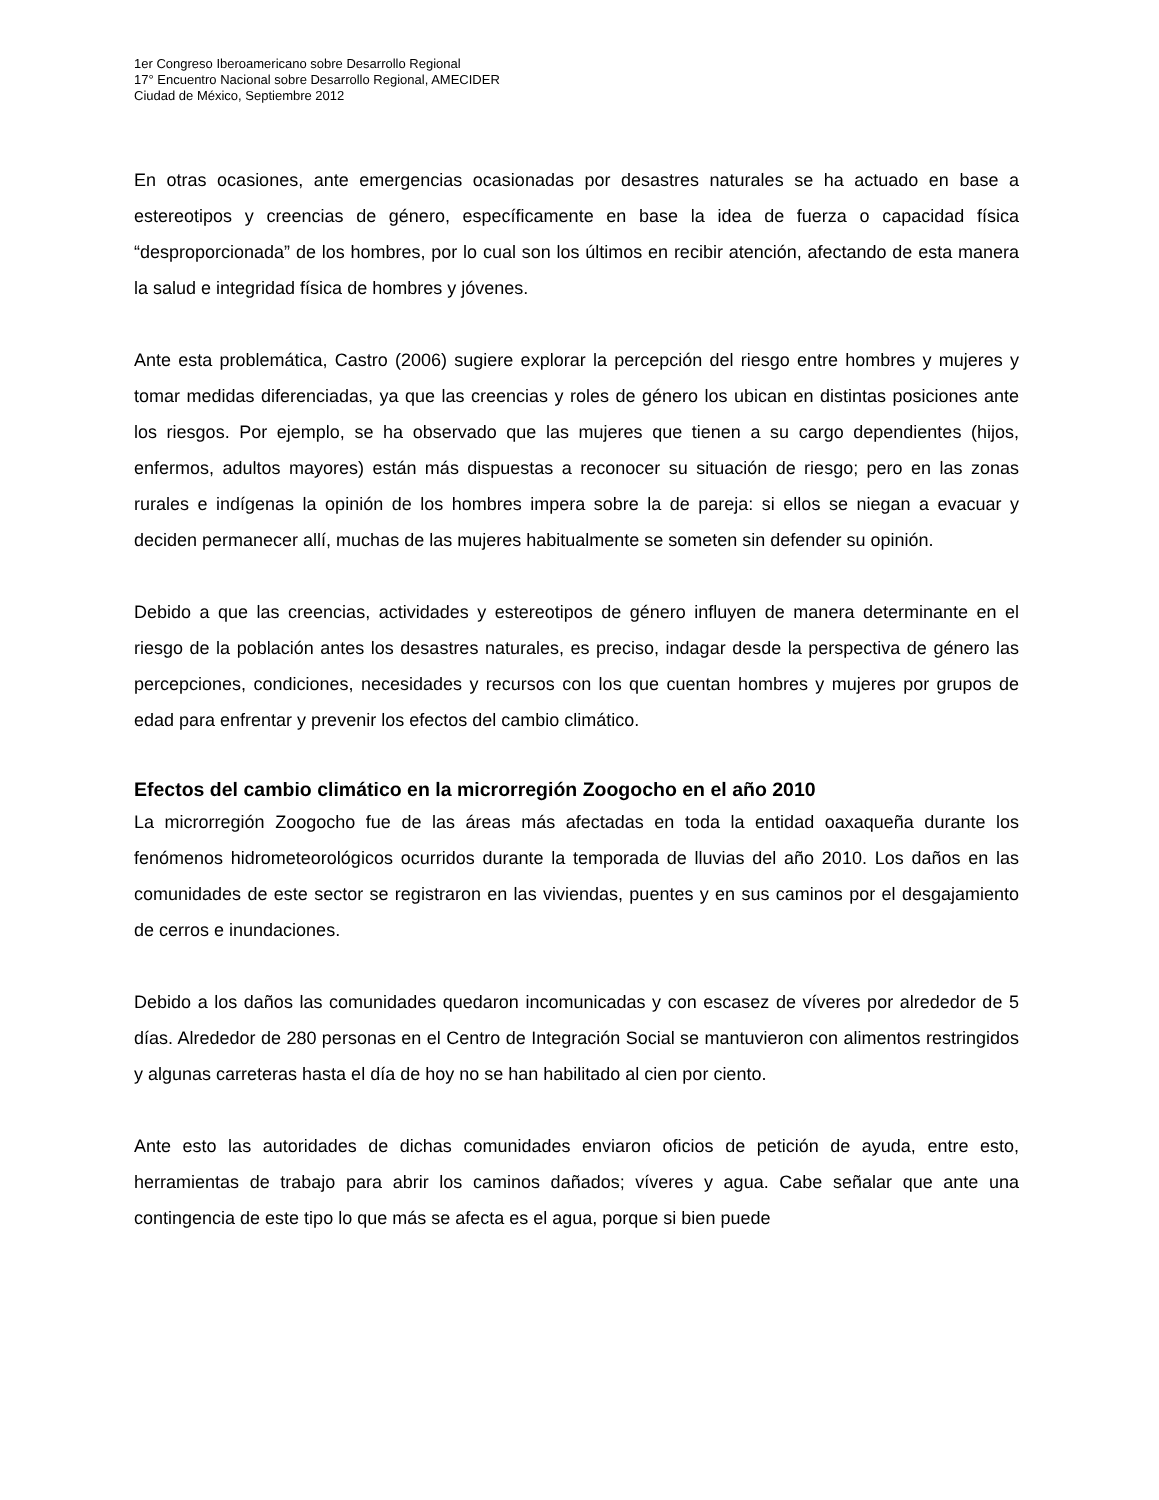1er Congreso Iberoamericano sobre Desarrollo Regional
17° Encuentro Nacional sobre Desarrollo Regional, AMECIDER
Ciudad de México, Septiembre 2012
En otras ocasiones, ante emergencias ocasionadas por desastres naturales se ha actuado en base a estereotipos y creencias de género, específicamente en base la idea de fuerza o capacidad física “desproporcionada” de los hombres, por lo cual son los últimos en recibir atención, afectando de esta manera la salud e integridad física de hombres y jóvenes.
Ante esta problemática, Castro (2006) sugiere explorar la percepción del riesgo entre hombres y mujeres y tomar medidas diferenciadas, ya que las creencias y roles de género los ubican en distintas posiciones ante los riesgos. Por ejemplo, se ha observado que las mujeres que tienen a su cargo dependientes (hijos, enfermos, adultos mayores) están más dispuestas a reconocer su situación de riesgo; pero en las zonas rurales e indígenas la opinión de los hombres impera sobre la de pareja: si ellos se niegan a evacuar y deciden permanecer allí, muchas de las mujeres habitualmente se someten sin defender su opinión.
Debido a que las creencias, actividades y estereotipos de género influyen de manera determinante en el riesgo de la población antes los desastres naturales, es preciso, indagar desde la perspectiva de género las percepciones, condiciones, necesidades y recursos con los que cuentan hombres y mujeres por grupos de edad para enfrentar y prevenir los efectos del cambio climático.
Efectos del cambio climático en la microrregión Zoogocho en el año 2010
La microrregión Zoogocho fue de las áreas más afectadas en toda la entidad oaxaqueña durante los fenómenos hidrometeorológicos ocurridos durante la temporada de lluvias del año 2010. Los daños en las comunidades de este sector se registraron en las viviendas, puentes y en sus caminos por el desgajamiento de cerros e inundaciones.
Debido a los daños las comunidades quedaron incomunicadas y con escasez de víveres por alrededor de 5 días. Alrededor de 280 personas en el Centro de Integración Social se mantuvieron con alimentos restringidos y algunas carreteras hasta el día de hoy no se han habilitado al cien por ciento.
Ante esto las autoridades de dichas comunidades enviaron oficios de petición de ayuda, entre esto, herramientas de trabajo para abrir los caminos dañados; víveres y agua. Cabe señalar que ante una contingencia de este tipo lo que más se afecta es el agua, porque si bien puede